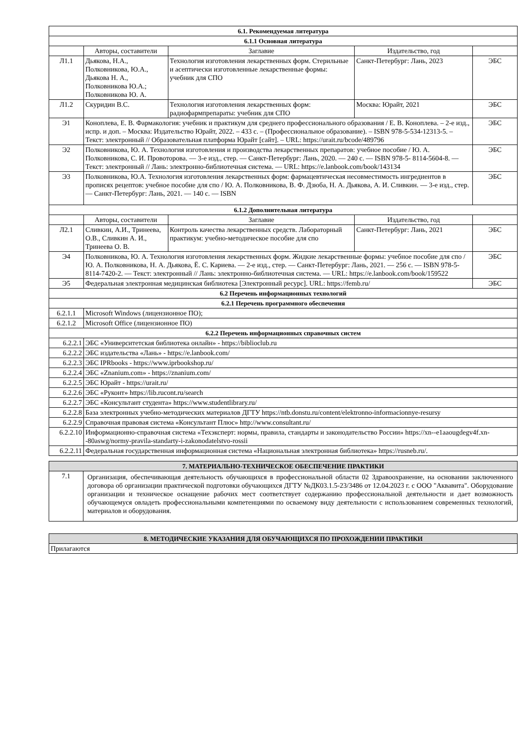| 6.1. Рекомендуемая литература | | | | |
| --- | --- | --- | --- | --- |
| 6.1.1 Основная литература | | | | |
| | Авторы, составители | Заглавие | Издательство, год | |
| Л1.1 | Дьякова, Н.А., Полковникова, Ю.А., Дьякова Н. А., Полковникова Ю.А.; Полковникова Ю. А. | Технология изготовления лекарственных форм. Стерильные и асептически изготовленные лекарственные формы: учебник для СПО | Санкт-Петербург: Лань, 2023 | ЭБС |
| Л1.2 | Скуридин В.С. | Технология изготовления лекарственных форм: радиофармпрепараты: учебник для СПО | Москва: Юрайт, 2021 | ЭБС |
| Э1 | Коноплева, Е. В. Фармакология: учебник и практикум для среднего профессионального образования / Е. В. Коноплева. – 2-е изд., испр. и доп. – Москва: Издательство Юрайт, 2022. – 433 с. – (Профессиональное образование). – ISBN 978-5-534-12313-5. – Текст: электронный // Образовательная платформа Юрайт [сайт]. – URL: https://urait.ru/bcode/489796 | | | ЭБС |
| Э2 | Полковникова, Ю. А. Технология изготовления и производства лекарственных препаратов: учебное пособие / Ю. А. Полковникова, С. И. Провоторова. — 3-е изд., стер. — Санкт-Петербург: Лань, 2020. — 240 с. — ISBN 978-5- 8114-5604-8. — Текст: электронный // Лань: электронно-библиотечная система. — URL: https://e.lanbook.com/book/143134 | | | ЭБС |
| Э3 | Полковникова, Ю.А. Технология изготовления лекарственных форм: фармацевтическая несовместимость ингредиентов в прописях рецептов: учебное пособие для спо / Ю. А. Полковникова, В. Ф. Дзюба, Н. А. Дьякова, А. И. Сливкин. — 3-е изд., стер. — Санкт-Петербург: Лань, 2021. — 140 с. — ISBN | | | ЭБС |
| 6.1.2 Дополнительная литература | | | | |
| | Авторы, составители | Заглавие | Издательство, год | |
| Л2.1 | Сливкин, А.И., Тринеева, О.В., Сливкин А. И., Тринеева О. В. | Контроль качества лекарственных средств. Лабораторный практикум: учебно-методическое пособие для спо | Санкт-Петербург: Лань, 2021 | ЭБС |
| Э4 | Полковникова, Ю. А. Технология изготовления лекарственных форм. Жидкие лекарственные формы: учебное пособие для спо / Ю. А. Полковникова, Н. А. Дьякова, Ё. С. Кариева. — 2-е изд., стер. — Санкт-Петербург: Лань, 2021. — 256 с. — ISBN 978-5-8114-7420-2. — Текст: электронный // Лань: электронно-библиотечная система. — URL: https://e.lanbook.com/book/159522 | | | ЭБС |
| Э5 | Федеральная электронная медицинская библиотека [Электронный ресурс]. URL: https://femb.ru/ | | | ЭБС |
| 6.2 Перечень информационных технологий | | | | |
| 6.2.1 Перечень программного обеспечения | | | | |
| 6.2.1.1 | Microsoft Windows (лицензионное ПО); | | | |
| 6.2.1.2 | Microsoft Office (лицензионное ПО) | | | |
| 6.2.2 Перечень информационных справочных систем | | | | |
| 6.2.2.1 | ЭБС «Университетская библиотека онлайн» - https://biblioclub.ru | | | |
| 6.2.2.2 | ЭБС издательства «Лань» - https://e.lanbook.com/ | | | |
| 6.2.2.3 | ЭБС IPRbooks - https://www.iprbookshop.ru/ | | | |
| 6.2.2.4 | ЭБС «Znanium.com» - https://znanium.com/ | | | |
| 6.2.2.5 | ЭБС Юрайт - https://urait.ru/ | | | |
| 6.2.2.6 | ЭБС «Руконт» https://lib.rucont.ru/search | | | |
| 6.2.2.7 | ЭБС «Консультант студента» https://www.studentlibrary.ru/ | | | |
| 6.2.2.8 | База электронных учебно-методических материалов ДГТУ https://ntb.donstu.ru/content/elektronno-informacionnye-resursy | | | |
| 6.2.2.9 | Справочная правовая система «Консультант Плюс» http://www.consultant.ru/ | | | |
| 6.2.2.10 | Информационно-справочная система «Техэксперт: нормы, правила, стандарты и законодательство России» https://xn--e1aaougdegv4f.xn--80aswg/normy-pravila-standarty-i-zakonodatelstvo-rossii | | | |
| 6.2.2.11 | Федеральная государственная информационная система «Национальная электронная библиотека» https://rusneb.ru/. | | | |
| 7. МАТЕРИАЛЬНО-ТЕХНИЧЕСКОЕ ОБЕСПЕЧЕНИЕ ПРАКТИКИ | |
| --- | --- |
| 7.1 | Организация, обеспечивающая деятельность обучающихся в профессиональной области 02 Здравоохранение, на основании заключенного договора об организации практической подготовки обучающихся ДГТУ №ДК03.1.5-23/3486 от 12.04.2023 г. с ООО "Аквавита". Оборудование организации и техническое оснащение рабочих мест соответствует содержанию профессиональной деятельности и дает возможность обучающемуся овладеть профессиональными компетенциями по осваемому виду деятельности с использованием современных технологий, материалов и оборудования. |
| 8. МЕТОДИЧЕСКИЕ УКАЗАНИЯ ДЛЯ ОБУЧАЮЩИХСЯ ПО ПРОХОЖДЕНИИ ПРАКТИКИ |
| --- |
| Прилагаются |